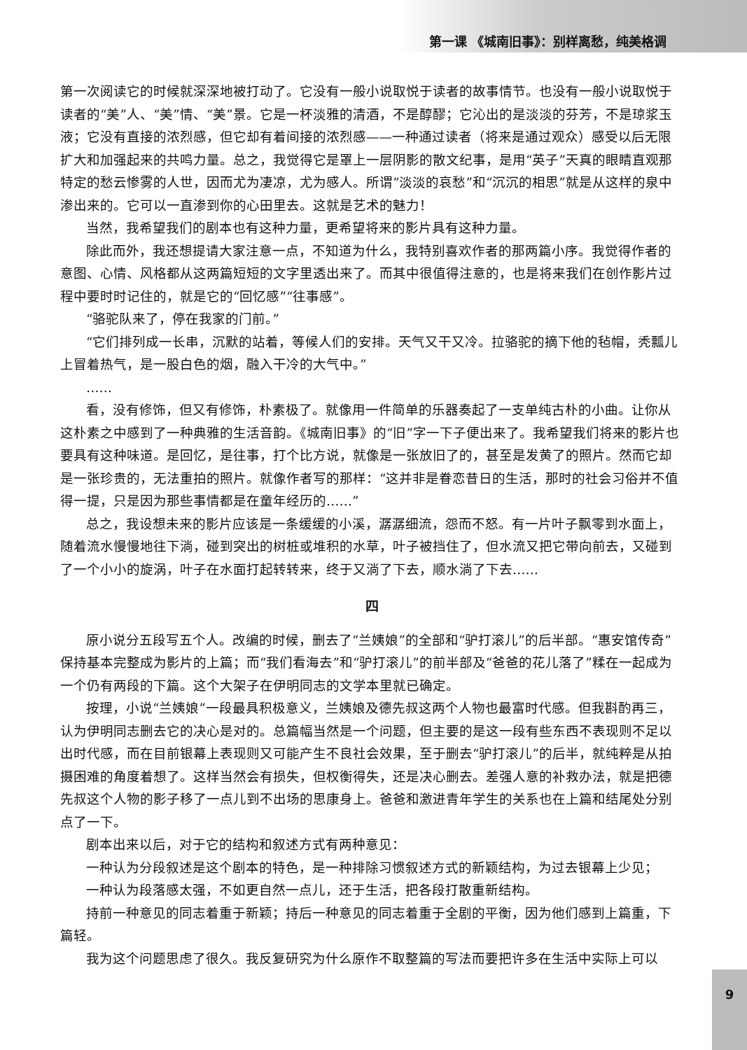第一课 《城南旧事》：别样离愁，纯美格调
第一次阅读它的时候就深深地被打动了。它没有一般小说取悦于读者的故事情节。也没有一般小说取悦于读者的“美”人、“美”情、“美”景。它是一杯淡雅的清酒，不是醇醪；它沁出的是淡淡的芬芳，不是琼浆玉液；它没有直接的浓烈感，但它却有着间接的浓烈感——一种通过读者（将来是通过观众）感受以后无限扩大和加强起来的共鸣力量。总之，我觉得它是罩上一层阴影的散文纪事，是用“英子”天真的眼睛直观那特定的愁云惨雾的人世，因而尤为凄凉，尤为感人。所谓“淡淡的哀愁”和“沉沉的相思”就是从这样的泉中渗出来的。它可以一直渗到你的心田里去。这就是艺术的魅力！
当然，我希望我们的剧本也有这种力量，更希望将来的影片具有这种力量。
除此而外，我还想提请大家注意一点，不知道为什么，我特别喜欢作者的那两篇小序。我觉得作者的意图、心情、风格都从这两篇短短的文字里透出来了。而其中很值得注意的，也是将来我们在创作影片过程中要时时记住的，就是它的“回忆感”“往事感”。
“骆驼队来了，停在我家的门前。”
“它们排列成一长串，沉默的站着，等候人们的安排。天气又干又冷。拉骆驼的摘下他的毡帽，秃瓢儿上冒着热气，是一股白色的烟，融入干冷的大气中。”
……
看，没有修饰，但又有修饰，朴素极了。就像用一件简单的乐器奏起了一支单纯古朴的小曲。让你从这朴素之中感到了一种典雅的生活音韵。《城南旧事》的“旧”字一下子便出来了。我希望我们将来的影片也要具有这种味道。是回忆，是往事，打个比方说，就像是一张放旧了的，甚至是发黄了的照片。然而它却是一张珍贵的，无法重拍的照片。就像作者写的那样：“这并非是眷恋昔日的生活，那时的社会习俗并不值得一提，只是因为那些事情都是在童年经历的……”
总之，我设想未来的影片应该是一条缓缓的小溪，潺潺细流，怨而不怒。有一片叶子飘零到水面上，随着流水慢慢地往下淌，碰到突出的树桩或堆积的水草，叶子被挡住了，但水流又把它带向前去，又碰到了一个小小的旋涡，叶子在水面打起转转来，终于又淌了下去，顺水淌了下去……
四
原小说分五段写五个人。改编的时候，删去了“兰姨娘”的全部和“驴打滚儿”的后半部。“惠安馆传奇”保持基本完整成为影片的上篇；而“我们看海去”和“驴打滚儿”的前半部及“爸爸的花儿落了”糅在一起成为一个仍有两段的下篇。这个大架子在伊明同志的文学本里就已确定。
按理，小说“兰姨娘”一段最具积极意义，兰姨娘及德先叔这两个人物也最富时代感。但我斟酌再三，认为伊明同志删去它的决心是对的。总篇幅当然是一个问题，但主要的是这一段有些东西不表现则不足以出时代感，而在目前银幕上表现则又可能产生不良社会效果，至于删去“驴打滚儿”的后半，就纯粹是从拍摄困难的角度着想了。这样当然会有损失，但权衡得失，还是决心删去。差强人意的补救办法，就是把德先叔这个人物的影子移了一点儿到不出场的思康身上。爸爸和激进青年学生的关系也在上篇和结尾处分别点了一下。
剧本出来以后，对于它的结构和叙述方式有两种意见：
一种认为分段叙述是这个剧本的特色，是一种排除习惯叙述方式的新颖结构，为过去银幕上少见；
一种认为段落感太强，不如更自然一点儿，还于生活，把各段打散重新结构。
持前一种意见的同志着重于新颖；持后一种意见的同志着重于全剧的平衡，因为他们感到上篇重，下篇轻。
我为这个问题思虑了很久。我反复研究为什么原作不取整篇的写法而要把许多在生活中实际上可以
9